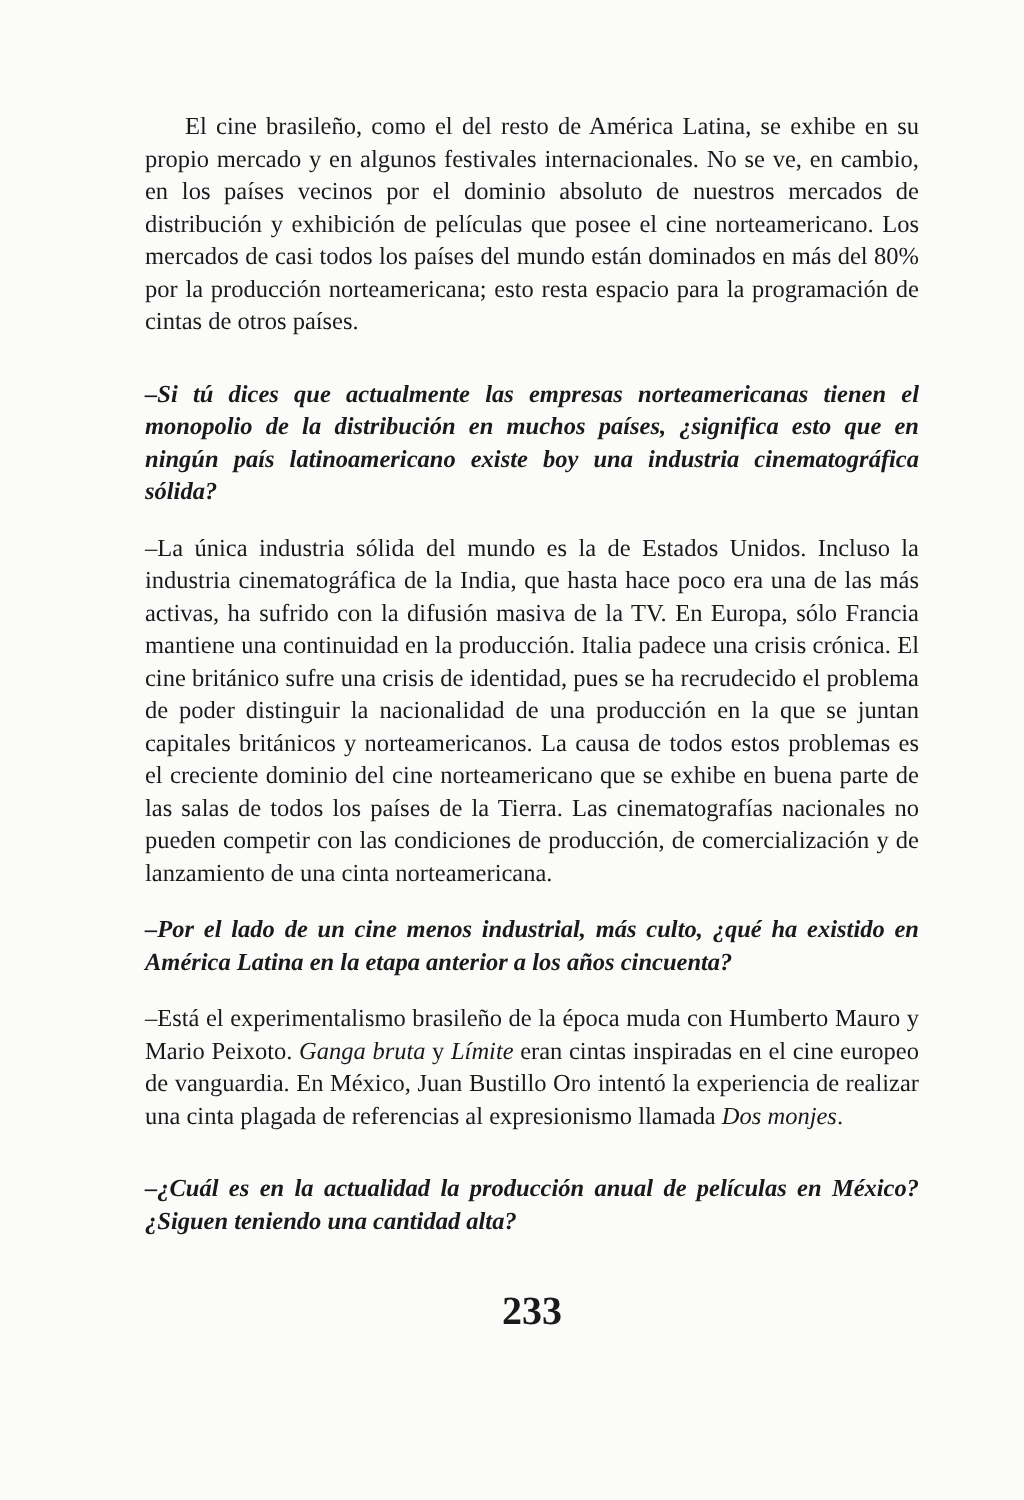El cine brasileño, como el del resto de América Latina, se exhibe en su propio mercado y en algunos festivales internacionales. No se ve, en cambio, en los países vecinos por el dominio absoluto de nuestros mercados de distribución y exhibición de películas que posee el cine norteamericano. Los mercados de casi todos los países del mundo están dominados en más del 80% por la producción norteamericana; esto resta espacio para la programación de cintas de otros países.
–Si tú dices que actualmente las empresas norteamericanas tienen el monopolio de la distribución en muchos países, ¿significa esto que en ningún país latinoamericano existe boy una industria cinematográfica sólida?
–La única industria sólida del mundo es la de Estados Unidos. Incluso la industria cinematográfica de la India, que hasta hace poco era una de las más activas, ha sufrido con la difusión masiva de la TV. En Europa, sólo Francia mantiene una continuidad en la producción. Italia padece una crisis crónica. El cine británico sufre una crisis de identidad, pues se ha recrudecido el problema de poder distinguir la nacionalidad de una producción en la que se juntan capitales británicos y norteamericanos. La causa de todos estos problemas es el creciente dominio del cine norteamericano que se exhibe en buena parte de las salas de todos los países de la Tierra. Las cinematografías nacionales no pueden competir con las condiciones de producción, de comercialización y de lanzamiento de una cinta norteamericana.
–Por el lado de un cine menos industrial, más culto, ¿qué ha existido en América Latina en la etapa anterior a los años cincuenta?
–Está el experimentalismo brasileño de la época muda con Humberto Mauro y Mario Peixoto. Ganga bruta y Límite eran cintas inspiradas en el cine europeo de vanguardia. En México, Juan Bustillo Oro intentó la experiencia de realizar una cinta plagada de referencias al expresionismo llamada Dos monjes.
–¿Cuál es en la actualidad la producción anual de películas en México? ¿Siguen teniendo una cantidad alta?
233